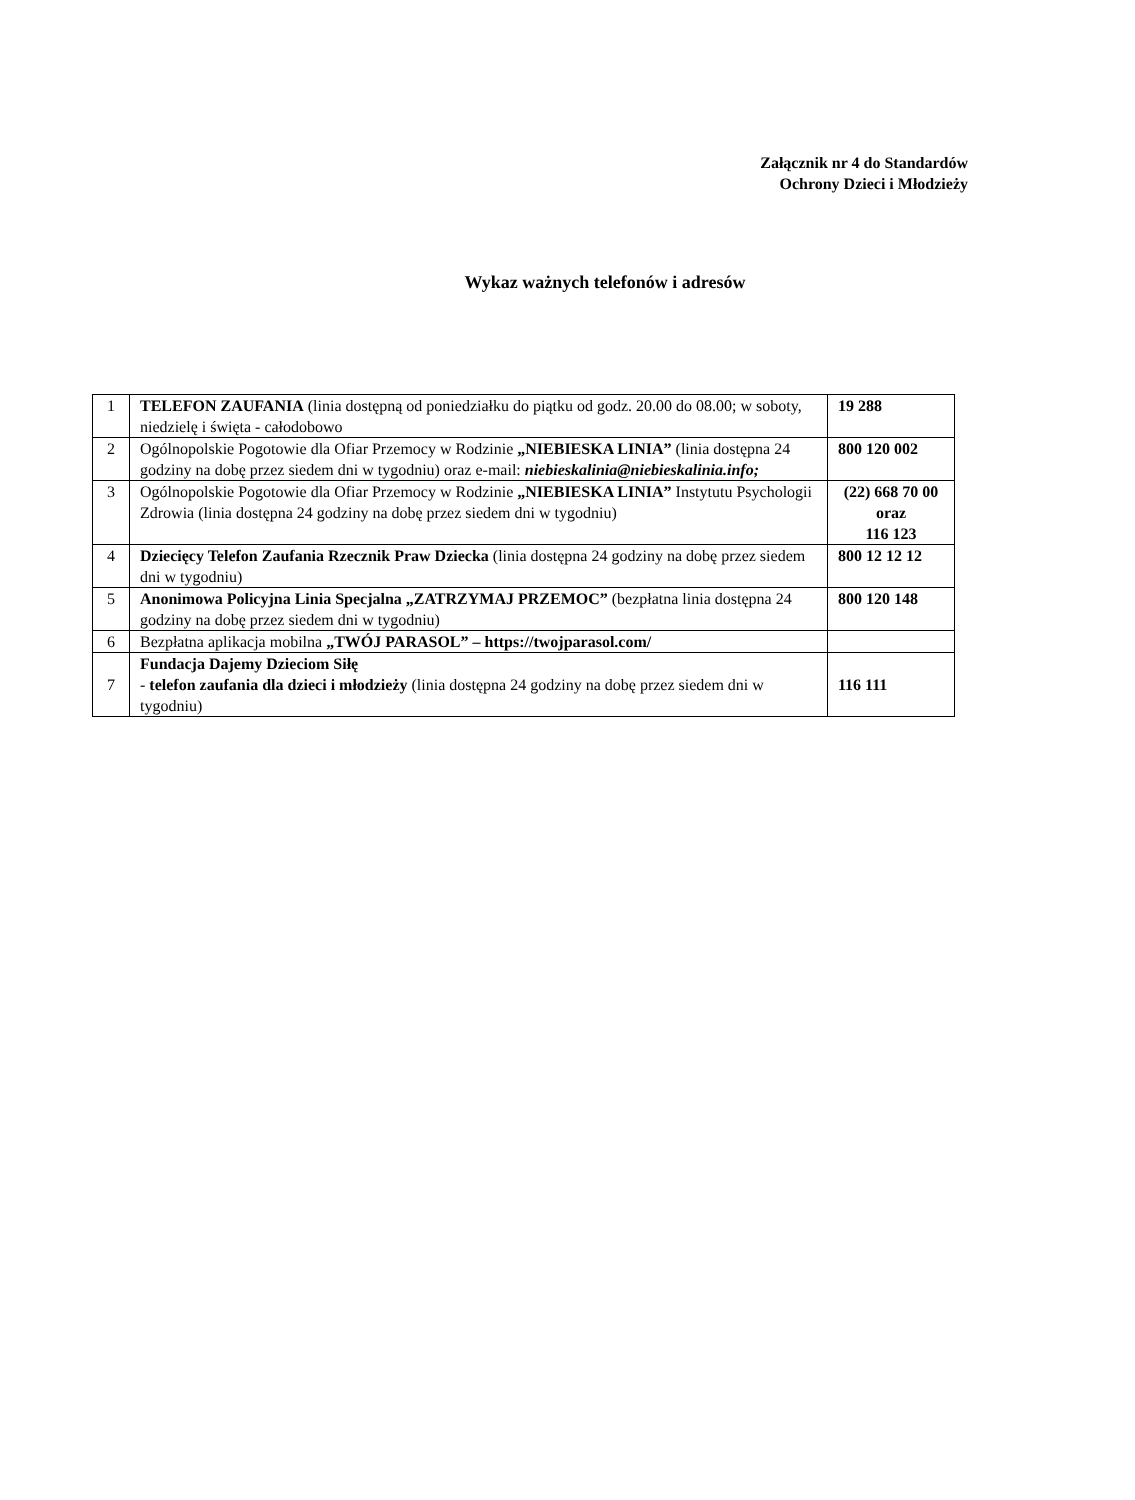Załącznik nr 4 do Standardów
Ochrony Dzieci i Młodzieży
Wykaz ważnych telefonów i adresów
| 1 | TELEFON ZAUFANIA (linia dostępną od poniedziałku do piątku od godz. 20.00 do 08.00; w soboty, niedzielę i święta - całodobowo | 19 288 |
| 2 | Ogólnopolskie Pogotowie dla Ofiar Przemocy w Rodzinie „NIEBIESKA LINIA” (linia dostępna 24 godziny na dobę przez siedem dni w tygodniu) oraz e-mail: niebieskalinia@niebieskalinia.info; | 800 120 002 |
| 3 | Ogólnopolskie Pogotowie dla Ofiar Przemocy w Rodzinie „NIEBIESKA LINIA” Instytutu Psychologii Zdrowia (linia dostępna 24 godziny na dobę przez siedem dni w tygodniu) | (22) 668 70 00 oraz 116 123 |
| 4 | Dziecięcy Telefon Zaufania Rzecznik Praw Dziecka (linia dostępna 24 godziny na dobę przez siedem dni w tygodniu) | 800 12 12 12 |
| 5 | Anonimowa Policyjna Linia Specjalna „ZATRZYMAJ PRZEMOC” (bezpłatna linia dostępna 24 godziny na dobę przez siedem dni w tygodniu) | 800 120 148 |
| 6 | Bezpłatna aplikacja mobilna „TWÓJ PARASOL” – https://twojparasol.com/ | |
| 7 | Fundacja Dajemy Dzieciom Siłę - telefon zaufania dla dzieci i młodzieży (linia dostępna 24 godziny na dobę przez siedem dni w tygodniu) | 116 111 |